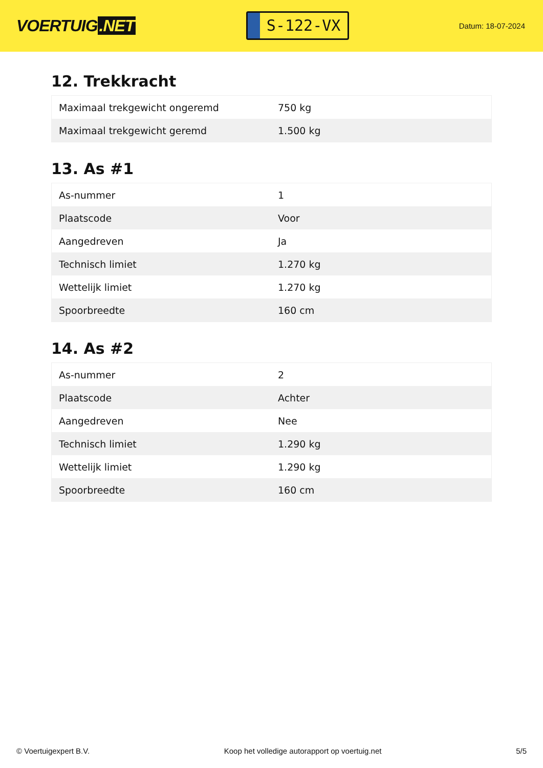VOERTUIG.NET
S-122-VX
Datum: 18-07-2024
12. Trekkracht
| Maximaal trekgewicht ongeremd | 750 kg |
| Maximaal trekgewicht geremd | 1.500 kg |
13. As #1
| As-nummer | 1 |
| Plaatscode | Voor |
| Aangedreven | Ja |
| Technisch limiet | 1.270 kg |
| Wettelijk limiet | 1.270 kg |
| Spoorbreedte | 160 cm |
14. As #2
| As-nummer | 2 |
| Plaatscode | Achter |
| Aangedreven | Nee |
| Technisch limiet | 1.290 kg |
| Wettelijk limiet | 1.290 kg |
| Spoorbreedte | 160 cm |
© Voertuigexpert B.V. Koop het volledige autorapport op voertuig.net 5/5